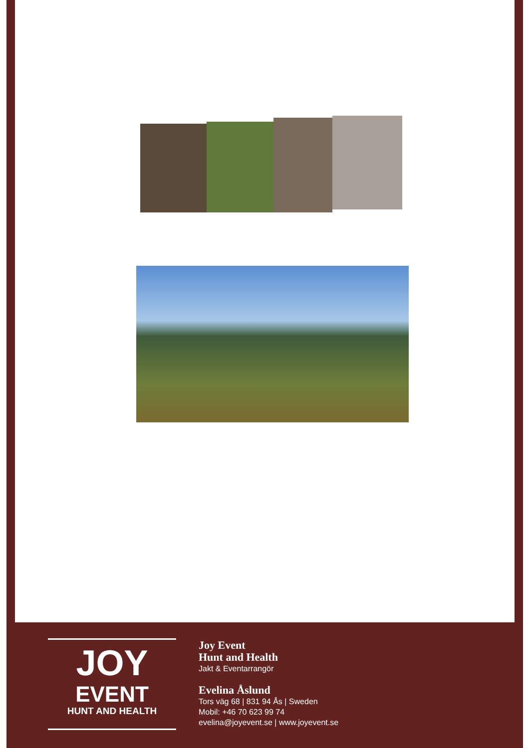JOY
EVENT
HUNT AND HEALTH
Joy Event
Hunt and Health
Jakt & Eventarrangör
Evelina Åslund
Tors väg 68 | 831 94 Ås | Sweden
Mobil: +46 70 623 99 74
evelina@joyevent.se | www.joyevent.se